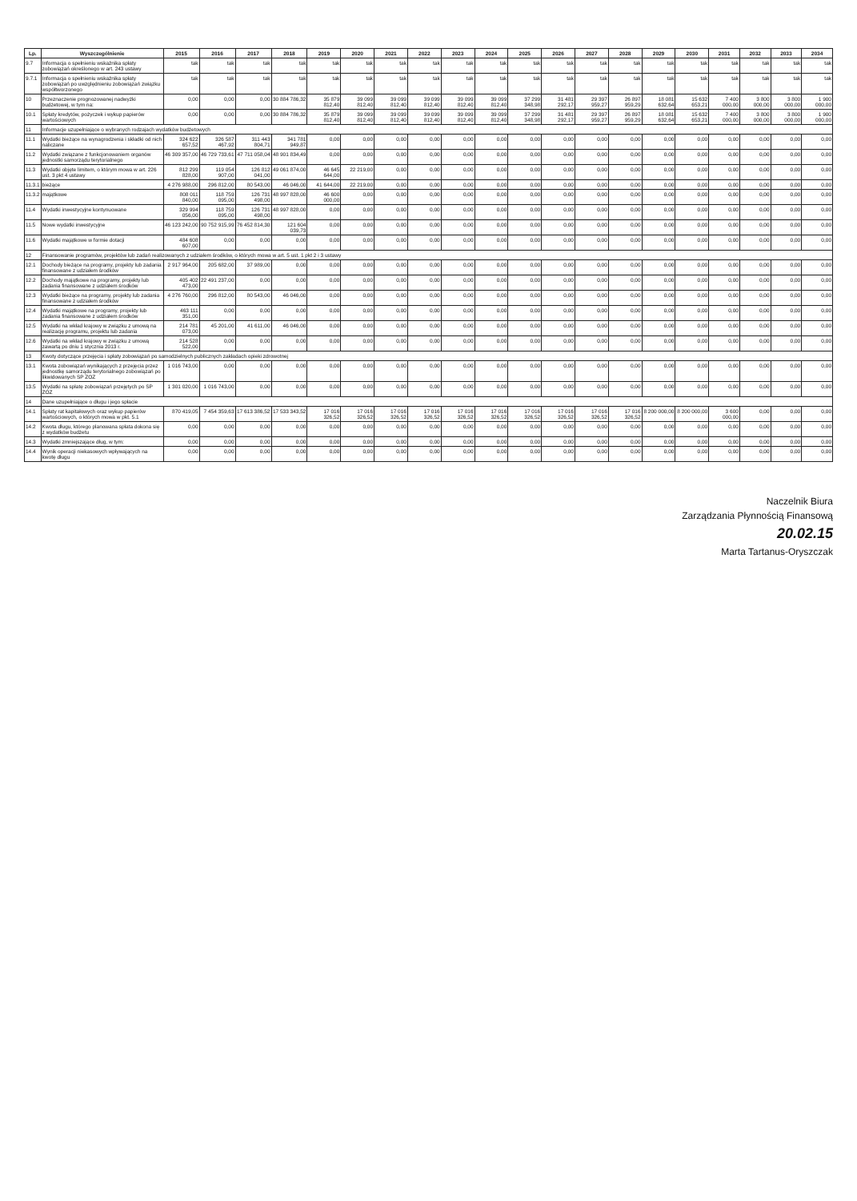| Lp. | Wyszczególnienie | 2015 | 2016 | 2017 | 2018 | 2019 | 2020 | 2021 | 2022 | 2023 | 2024 | 2025 | 2026 | 2027 | 2028 | 2029 | 2030 | 2031 | 2032 | 2033 | 2034 |
| --- | --- | --- | --- | --- | --- | --- | --- | --- | --- | --- | --- | --- | --- | --- | --- | --- | --- | --- | --- | --- | --- |
| 9.7 | Informacja o spełnieniu wskaźnika spłaty zobowiązań określonego w art. 243 ustawy | tak | tak | tak | tak | tak | tak | tak | tak | tak | tak | tak | tak | tak | tak | tak | tak | tak | tak | tak | tak |
| 9.7.1 | Informacja o spełnieniu wskaźnika spłaty zobowiązań po uwzględnieniu zobowiązań związku współtworzonego | tak | tak | tak | tak | tak | tak | tak | tak | tak | tak | tak | tak | tak | tak | tak | tak | tak | tak | tak | tak |
| 10 | Przeznaczenie prognozowanej nadwyżki budżetowej, w tym na: | 0,00 | 0,00 | 0,00 | 30 884 786,32 | 35 879 812,40 | 39 099 812,40 | 39 099 812,40 | 39 099 812,40 | 39 099 812,40 | 39 099 812,40 | 37 299 348,98 | 31 481 292,17 | 29 397 959,27 | 26 897 959,29 | 18 081 632,64 | 15 632 653,21 | 7 400 000,00 | 3 800 000,00 | 3 800 000,00 | 1 900 000,00 |
| 10.1 | Spłaty kredytów, pożyczek i wykup papierów wartościowych | 0,00 | 0,00 | 0,00 | 30 884 786,32 | 35 879 812,40 | 39 099 812,40 | 39 099 812,40 | 39 099 812,40 | 39 099 812,40 | 39 099 812,40 | 37 299 348,98 | 31 481 292,17 | 29 397 959,27 | 26 897 959,29 | 18 081 632,64 | 15 632 653,21 | 7 400 000,00 | 3 800 000,00 | 3 800 000,00 | 1 900 000,00 |
| 11 | Informacje uzupełniające o wybranych rodzajach wydatków budżetowych | | | | | | | | | | | | | | | | | | | | |
| 11.1 | Wydatki bieżące na wynagrodzenia i składki od nich naliczane | 324 622 657,52 | 326 587 467,92 | 311 443 804,71 | 341 781 949,87 | 0,00 | 0,00 | 0,00 | 0,00 | 0,00 | 0,00 | 0,00 | 0,00 | 0,00 | 0,00 | 0,00 | 0,00 | 0,00 | 0,00 | 0,00 | 0,00 |
| 11.2 | Wydatki związane z funkcjonowaniem organów jednostki samorządu terytorialnego | 46 309 357,00 | 46 729 733,61 | 47 711 058,04 | 48 901 834,49 | 0,00 | 0,00 | 0,00 | 0,00 | 0,00 | 0,00 | 0,00 | 0,00 | 0,00 | 0,00 | 0,00 | 0,00 | 0,00 | 0,00 | 0,00 | 0,00 |
| 11.3 | Wydatki objęte limitem, o którym mowa w art. 226 ust. 3 pkt 4 ustawy | 812 299 828,00 | 119 054 907,00 | 126 812 041,00 | 49 061 874,00 | 46 645 644,00 | 22 219,00 | 0,00 | 0,00 | 0,00 | 0,00 | 0,00 | 0,00 | 0,00 | 0,00 | 0,00 | 0,00 | 0,00 | 0,00 | 0,00 | 0,00 |
| 11.3.1 | bieżące | 4 276 988,00 | 296 812,00 | 80 543,00 | 46 046,00 | 41 644,00 | 22 219,00 | 0,00 | 0,00 | 0,00 | 0,00 | 0,00 | 0,00 | 0,00 | 0,00 | 0,00 | 0,00 | 0,00 | 0,00 | 0,00 | 0,00 |
| 11.3.2 | majątkowe | 808 011 840,00 | 118 759 095,00 | 126 731 498,00 | 48 997 828,00 | 46 600 000,00 | 0,00 | 0,00 | 0,00 | 0,00 | 0,00 | 0,00 | 0,00 | 0,00 | 0,00 | 0,00 | 0,00 | 0,00 | 0,00 | 0,00 | 0,00 |
| 11.4 | Wydatki inwestycyjne kontynuowane | 329 994 056,00 | 118 759 095,00 | 126 731 498,00 | 48 997 828,00 | 0,00 | 0,00 | 0,00 | 0,00 | 0,00 | 0,00 | 0,00 | 0,00 | 0,00 | 0,00 | 0,00 | 0,00 | 0,00 | 0,00 | 0,00 | 0,00 |
| 11.5 | Nowe wydatki inwestycyjne | 46 123 242,00 | 90 752 915,99 | 76 452 814,30 | 121 604 039,73 | 0,00 | 0,00 | 0,00 | 0,00 | 0,00 | 0,00 | 0,00 | 0,00 | 0,00 | 0,00 | 0,00 | 0,00 | 0,00 | 0,00 | 0,00 | 0,00 |
| 11.6 | Wydatki majątkowe w formie dotacji | 484 608 607,00 | 0,00 | 0,00 | 0,00 | 0,00 | 0,00 | 0,00 | 0,00 | 0,00 | 0,00 | 0,00 | 0,00 | 0,00 | 0,00 | 0,00 | 0,00 | 0,00 | 0,00 | 0,00 | 0,00 |
| 12 | Finansowanie programów, projektów lub zadań realizowanych z udziałem środków, o których mowa w art. 5 ust. 1 pkt 2 i 3 ustawy | | | | | | | | | | | | | | | | | | | | |
| 12.1 | Dochody bieżące na programy, projekty lub zadania finansowane z udziałem środków | 2 917 964,00 | 205 682,00 | 37 989,00 | 0,00 | 0,00 | 0,00 | 0,00 | 0,00 | 0,00 | 0,00 | 0,00 | 0,00 | 0,00 | 0,00 | 0,00 | 0,00 | 0,00 | 0,00 | 0,00 | 0,00 |
| 12.2 | Dochody majątkowe na programy, projekty lub zadania finansowane z udziałem środków | 405 402 473,00 | 22 491 237,00 | 0,00 | 0,00 | 0,00 | 0,00 | 0,00 | 0,00 | 0,00 | 0,00 | 0,00 | 0,00 | 0,00 | 0,00 | 0,00 | 0,00 | 0,00 | 0,00 | 0,00 | 0,00 |
| 12.3 | Wydatki bieżące na programy, projekty lub zadania finansowane z udziałem środków | 4 276 760,00 | 296 812,00 | 80 543,00 | 46 046,00 | 0,00 | 0,00 | 0,00 | 0,00 | 0,00 | 0,00 | 0,00 | 0,00 | 0,00 | 0,00 | 0,00 | 0,00 | 0,00 | 0,00 | 0,00 | 0,00 |
| 12.4 | Wydatki majątkowe na programy, projekty lub zadania finansowane z udziałem środków | 463 111 351,00 | 0,00 | 0,00 | 0,00 | 0,00 | 0,00 | 0,00 | 0,00 | 0,00 | 0,00 | 0,00 | 0,00 | 0,00 | 0,00 | 0,00 | 0,00 | 0,00 | 0,00 | 0,00 | 0,00 |
| 12.5 | Wydatki na wkład krajowy w związku z umową na realizację programu, projektu lub zadania | 214 781 073,00 | 45 201,00 | 41 611,00 | 46 046,00 | 0,00 | 0,00 | 0,00 | 0,00 | 0,00 | 0,00 | 0,00 | 0,00 | 0,00 | 0,00 | 0,00 | 0,00 | 0,00 | 0,00 | 0,00 | 0,00 |
| 12.6 | Wydatki na wkład krajowy w związku z umową zawartą po dniu 1 stycznia 2013 r. | 214 528 522,00 | 0,00 | 0,00 | 0,00 | 0,00 | 0,00 | 0,00 | 0,00 | 0,00 | 0,00 | 0,00 | 0,00 | 0,00 | 0,00 | 0,00 | 0,00 | 0,00 | 0,00 | 0,00 | 0,00 |
| 13 | Kwoty dotyczące przejęcia i spłaty zobowiązań po samodzielnych publicznych zakładach opieki zdrowotnej | | | | | | | | | | | | | | | | | | | | |
| 13.1 | Kwota zobowiązań wynikających z przejęcia przez jednostkę samorządu terytorialnego zobowiązań po likwidowanych SP ZOZ | 1 016 743,00 | 0,00 | 0,00 | 0,00 | 0,00 | 0,00 | 0,00 | 0,00 | 0,00 | 0,00 | 0,00 | 0,00 | 0,00 | 0,00 | 0,00 | 0,00 | 0,00 | 0,00 | 0,00 | 0,00 |
| 13.5 | Wydatki na spłatę zobowiązań przejętych po SP ZOZ | 1 301 020,00 | 1 016 743,00 | 0,00 | 0,00 | 0,00 | 0,00 | 0,00 | 0,00 | 0,00 | 0,00 | 0,00 | 0,00 | 0,00 | 0,00 | 0,00 | 0,00 | 0,00 | 0,00 | 0,00 | 0,00 |
| 14 | Dane uzupełniające o długu i jego spłacie | | | | | | | | | | | | | | | | | | | | |
| 14.1 | Spłaty rat kapitałowych oraz wykup papierów wartościowych, o których mowa w pkt. 5.1 | 870 419,05 | 7 454 359,63 | 17 613 386,52 | 17 533 343,52 | 17 016 326,52 | 17 016 326,52 | 17 016 326,52 | 17 016 326,52 | 17 016 326,52 | 17 016 326,52 | 17 016 326,52 | 17 016 326,52 | 17 016 326,52 | 17 016 326,52 | 8 200 000,00 | 8 200 000,00 | 3 600 000,00 | 0,00 | 0,00 | 0,00 |
| 14.2 | Kwota długu, którego planowana spłata dokona się z wydatków budżetu | 0,00 | 0,00 | 0,00 | 0,00 | 0,00 | 0,00 | 0,00 | 0,00 | 0,00 | 0,00 | 0,00 | 0,00 | 0,00 | 0,00 | 0,00 | 0,00 | 0,00 | 0,00 | 0,00 | 0,00 |
| 14.3 | Wydatki zmniejszające dług, w tym: | 0,00 | 0,00 | 0,00 | 0,00 | 0,00 | 0,00 | 0,00 | 0,00 | 0,00 | 0,00 | 0,00 | 0,00 | 0,00 | 0,00 | 0,00 | 0,00 | 0,00 | 0,00 | 0,00 | 0,00 |
| 14.4 | Wynik operacji niekasowych wpływających na kwotę długu | 0,00 | 0,00 | 0,00 | 0,00 | 0,00 | 0,00 | 0,00 | 0,00 | 0,00 | 0,00 | 0,00 | 0,00 | 0,00 | 0,00 | 0,00 | 0,00 | 0,00 | 0,00 | 0,00 | 0,00 |
Naczelnik Biura
Zarządzania Płynnością Finansową
20.02.15
Marta Tartanus-Oryszczak